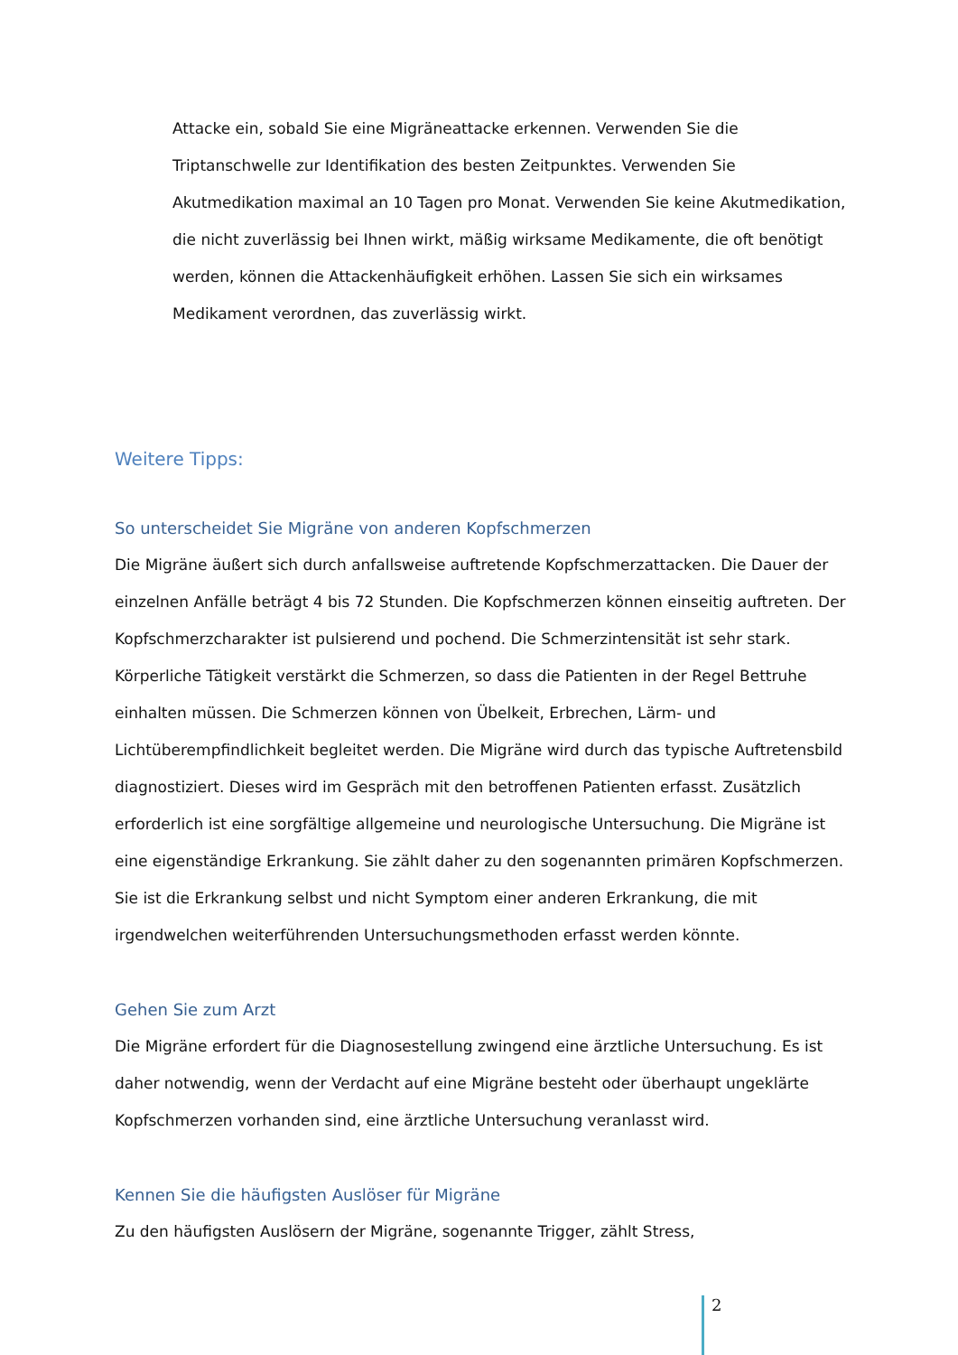Attacke ein, sobald Sie eine Migräneattacke erkennen. Verwenden Sie die Triptanschwelle zur Identifikation des besten Zeitpunktes. Verwenden Sie Akutmedikation maximal an 10 Tagen pro Monat. Verwenden Sie keine Akutmedikation, die nicht zuverlässig bei Ihnen wirkt, mäßig wirksame Medikamente, die oft benötigt werden, können die Attackenhäufigkeit erhöhen. Lassen Sie sich ein wirksames Medikament verordnen, das zuverlässig wirkt.
Weitere Tipps:
So unterscheidet Sie Migräne von anderen Kopfschmerzen
Die Migräne äußert sich durch anfallsweise auftretende Kopfschmerzattacken. Die Dauer der einzelnen Anfälle beträgt 4 bis 72 Stunden. Die Kopfschmerzen können einseitig auftreten. Der Kopfschmerzcharakter ist pulsierend und pochend. Die Schmerzintensität ist sehr stark. Körperliche Tätigkeit verstärkt die Schmerzen, so dass die Patienten in der Regel Bettruhe einhalten müssen. Die Schmerzen können von Übelkeit, Erbrechen, Lärm- und Lichtüberempfindlichkeit begleitet werden. Die Migräne wird durch das typische Auftretensbild diagnostiziert. Dieses wird im Gespräch mit den betroffenen Patienten erfasst. Zusätzlich erforderlich ist eine sorgfältige allgemeine und neurologische Untersuchung. Die Migräne ist eine eigenständige Erkrankung. Sie zählt daher zu den sogenannten primären Kopfschmerzen. Sie ist die Erkrankung selbst und nicht Symptom einer anderen Erkrankung, die mit irgendwelchen weiterführenden Untersuchungsmethoden erfasst werden könnte.
Gehen Sie zum Arzt
Die Migräne erfordert für die Diagnosestellung zwingend eine ärztliche Untersuchung. Es ist daher notwendig, wenn der Verdacht auf eine Migräne besteht oder überhaupt ungeklärte Kopfschmerzen vorhanden sind, eine ärztliche Untersuchung veranlasst wird.
Kennen Sie die häufigsten Auslöser für Migräne
Zu den häufigsten Auslösern der Migräne, sogenannte Trigger, zählt Stress,
2